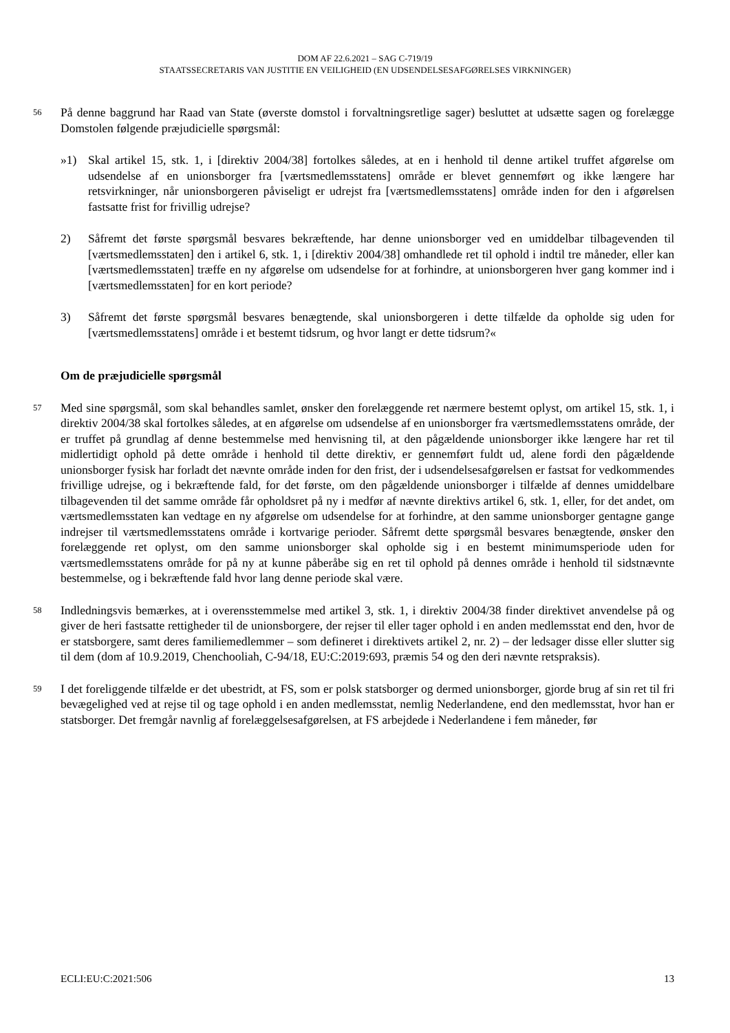DOM AF 22.6.2021 – SAG C-719/19
STAATSSECRETARIS VAN JUSTITIE EN VEILIGHEID (EN UDSENDELSESAFGØRELSES VIRKNINGER)
56 På denne baggrund har Raad van State (øverste domstol i forvaltningsretlige sager) besluttet at udsætte sagen og forelægge Domstolen følgende præjudicielle spørgsmål:
»1) Skal artikel 15, stk. 1, i [direktiv 2004/38] fortolkes således, at en i henhold til denne artikel truffet afgørelse om udsendelse af en unionsborger fra [værtsmedlemsstatens] område er blevet gennemført og ikke længere har retsvirkninger, når unionsborgeren påviseligt er udrejst fra [værtsmedlemsstatens] område inden for den i afgørelsen fastsatte frist for frivillig udrejse?
2) Såfremt det første spørgsmål besvares bekræftende, har denne unionsborger ved en umiddelbar tilbagevenden til [værtsmedlemsstaten] den i artikel 6, stk. 1, i [direktiv 2004/38] omhandlede ret til ophold i indtil tre måneder, eller kan [værtsmedlemsstaten] træffe en ny afgørelse om udsendelse for at forhindre, at unionsborgeren hver gang kommer ind i [værtsmedlemsstaten] for en kort periode?
3) Såfremt det første spørgsmål besvares benægtende, skal unionsborgeren i dette tilfælde da opholde sig uden for [værtsmedlemsstatens] område i et bestemt tidsrum, og hvor langt er dette tidsrum?«
Om de præjudicielle spørgsmål
57 Med sine spørgsmål, som skal behandles samlet, ønsker den forelæggende ret nærmere bestemt oplyst, om artikel 15, stk. 1, i direktiv 2004/38 skal fortolkes således, at en afgørelse om udsendelse af en unionsborger fra værtsmedlemsstatens område, der er truffet på grundlag af denne bestemmelse med henvisning til, at den pågældende unionsborger ikke længere har ret til midlertidigt ophold på dette område i henhold til dette direktiv, er gennemført fuldt ud, alene fordi den pågældende unionsborger fysisk har forladt det nævnte område inden for den frist, der i udsendelsesafgørelsen er fastsat for vedkommendes frivillige udrejse, og i bekræftende fald, for det første, om den pågældende unionsborger i tilfælde af dennes umiddelbare tilbagevenden til det samme område får opholdsret på ny i medfør af nævnte direktivs artikel 6, stk. 1, eller, for det andet, om værtsmedlemsstaten kan vedtage en ny afgørelse om udsendelse for at forhindre, at den samme unionsborger gentagne gange indrejser til værtsmedlemsstatens område i kortvarige perioder. Såfremt dette spørgsmål besvares benægtende, ønsker den forelæggende ret oplyst, om den samme unionsborger skal opholde sig i en bestemt minimumsperiode uden for værtsmedlemsstatens område for på ny at kunne påberåbe sig en ret til ophold på dennes område i henhold til sidstnævnte bestemmelse, og i bekræftende fald hvor lang denne periode skal være.
58 Indledningsvis bemærkes, at i overensstemmelse med artikel 3, stk. 1, i direktiv 2004/38 finder direktivet anvendelse på og giver de heri fastsatte rettigheder til de unionsborgere, der rejser til eller tager ophold i en anden medlemsstat end den, hvor de er statsborgere, samt deres familiemedlemmer – som defineret i direktivets artikel 2, nr. 2) – der ledsager disse eller slutter sig til dem (dom af 10.9.2019, Chenchooliah, C-94/18, EU:C:2019:693, præmis 54 og den deri nævnte retspraksis).
59 I det foreliggende tilfælde er det ubestridt, at FS, som er polsk statsborger og dermed unionsborger, gjorde brug af sin ret til fri bevægelighed ved at rejse til og tage ophold i en anden medlemsstat, nemlig Nederlandene, end den medlemsstat, hvor han er statsborger. Det fremgår navnlig af forelæggelsesafgørelsen, at FS arbejdede i Nederlandene i fem måneder, før
ECLI:EU:C:2021:506 13